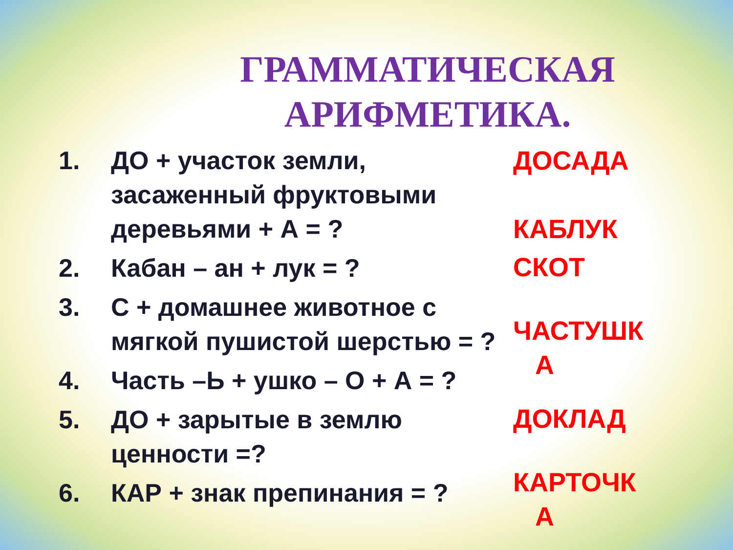ГРАММАТИЧЕСКАЯ
АРИФМЕТИКА.
1. ДО + участок земли, засаженный фруктовыми деревьями + А = ?
2. Кабан – ан + лук = ?
3. С + домашнее животное с мягкой пушистой шерстью = ?
4. Часть –Ь + ушко – О + А = ?
5. ДО + зарытые в землю ценности =?
6. КАР + знак препинания = ?
ДОСАДА
КАБЛУК
СКОТ
ЧАСТУШК
А
ДОКЛАД
КАРТОЧК
А